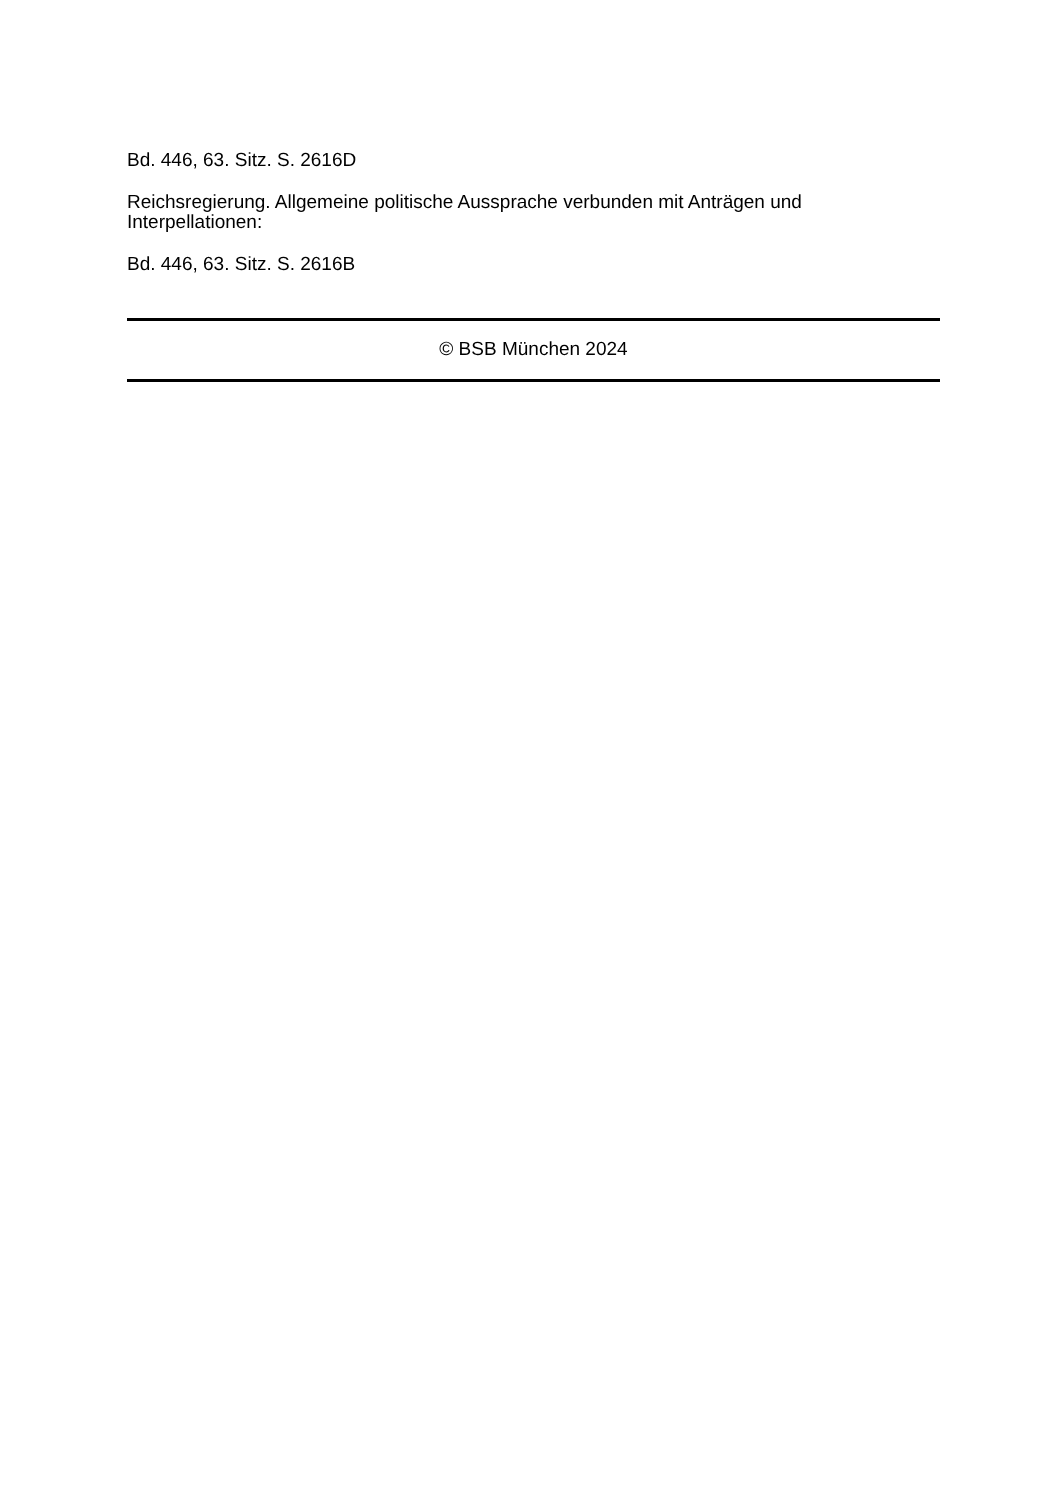Bd. 446, 63. Sitz. S. 2616D
Reichsregierung. Allgemeine politische Aussprache verbunden mit Anträgen und Interpellationen:
Bd. 446, 63. Sitz. S. 2616B
© BSB München 2024